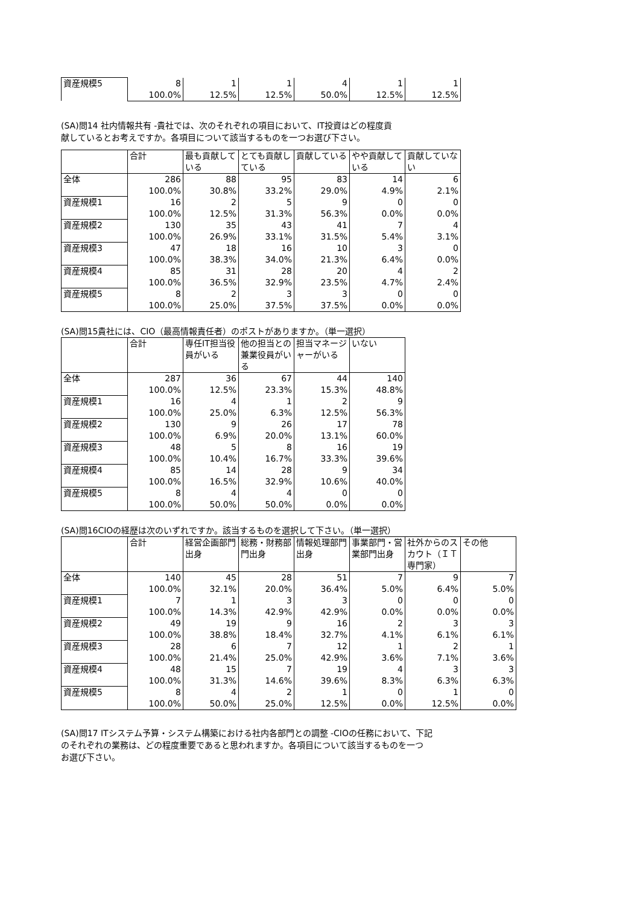| 資産規模5 | 8 | 1 | 1 | 4 | 1 | 1 |
| | 100.0% | 12.5% | 12.5% | 50.0% | 12.5% | 12.5% |
(SA)問14 社内情報共有 -貴社では、次のそれぞれの項目において、IT投資はどの程度貢
献しているとお考えですか。各項目について該当するものを一つお選び下さい。
| | 合計 | 最も貢献している | とても貢献している | 貢献している | やや貢献している | 貢献していない |
| --- | --- | --- | --- | --- | --- | --- |
| 全体 | 286 | 88 | 95 | 83 | 14 | 6 |
| | 100.0% | 30.8% | 33.2% | 29.0% | 4.9% | 2.1% |
| 資産規模1 | 16 | 2 | 5 | 9 | 0 | 0 |
| | 100.0% | 12.5% | 31.3% | 56.3% | 0.0% | 0.0% |
| 資産規模2 | 130 | 35 | 43 | 41 | 7 | 4 |
| | 100.0% | 26.9% | 33.1% | 31.5% | 5.4% | 3.1% |
| 資産規模3 | 47 | 18 | 16 | 10 | 3 | 0 |
| | 100.0% | 38.3% | 34.0% | 21.3% | 6.4% | 0.0% |
| 資産規模4 | 85 | 31 | 28 | 20 | 4 | 2 |
| | 100.0% | 36.5% | 32.9% | 23.5% | 4.7% | 2.4% |
| 資産規模5 | 8 | 2 | 3 | 3 | 0 | 0 |
| | 100.0% | 25.0% | 37.5% | 37.5% | 0.0% | 0.0% |
(SA)問15貴社には、CIO（最高情報責任者）のポストがありますか。（単一選択）
| | 合計 | 専任IT担当役員がいる | 他の担当との兼業役員がいる | 担当マネージャーがいる | いない |
| --- | --- | --- | --- | --- | --- |
| 全体 | 287 | 36 | 67 | 44 | 140 |
| | 100.0% | 12.5% | 23.3% | 15.3% | 48.8% |
| 資産規模1 | 16 | 4 | 1 | 2 | 9 |
| | 100.0% | 25.0% | 6.3% | 12.5% | 56.3% |
| 資産規模2 | 130 | 9 | 26 | 17 | 78 |
| | 100.0% | 6.9% | 20.0% | 13.1% | 60.0% |
| 資産規模3 | 48 | 5 | 8 | 16 | 19 |
| | 100.0% | 10.4% | 16.7% | 33.3% | 39.6% |
| 資産規模4 | 85 | 14 | 28 | 9 | 34 |
| | 100.0% | 16.5% | 32.9% | 10.6% | 40.0% |
| 資産規模5 | 8 | 4 | 4 | 0 | 0 |
| | 100.0% | 50.0% | 50.0% | 0.0% | 0.0% |
(SA)問16CIOの経歴は次のいずれですか。該当するものを選択して下さい。（単一選択）
| | 合計 | 経営企画部門出身 | 総務・財務部門出身 | 情報処理部門出身 | 事業部門・営業部門出身 | 社外からのスカウト（ＩＴ専門家） | その他 |
| --- | --- | --- | --- | --- | --- | --- | --- |
| 全体 | 140 | 45 | 28 | 51 | 7 | 9 | 7 |
| | 100.0% | 32.1% | 20.0% | 36.4% | 5.0% | 6.4% | 5.0% |
| 資産規模1 | 7 | 1 | 3 | 3 | 0 | 0 | 0 |
| | 100.0% | 14.3% | 42.9% | 42.9% | 0.0% | 0.0% | 0.0% |
| 資産規模2 | 49 | 19 | 9 | 16 | 2 | 3 | 3 |
| | 100.0% | 38.8% | 18.4% | 32.7% | 4.1% | 6.1% | 6.1% |
| 資産規模3 | 28 | 6 | 7 | 12 | 1 | 2 | 1 |
| | 100.0% | 21.4% | 25.0% | 42.9% | 3.6% | 7.1% | 3.6% |
| 資産規模4 | 48 | 15 | 7 | 19 | 4 | 3 | 3 |
| | 100.0% | 31.3% | 14.6% | 39.6% | 8.3% | 6.3% | 6.3% |
| 資産規模5 | 8 | 4 | 2 | 1 | 0 | 1 | 0 |
| | 100.0% | 50.0% | 25.0% | 12.5% | 0.0% | 12.5% | 0.0% |
(SA)問17 ITシステム予算・システム構築における社内各部門との調整 -CIOの任務において、下記
のそれぞれの業務は、どの程度重要であると思われますか。各項目について該当するものを一つ
お選び下さい。